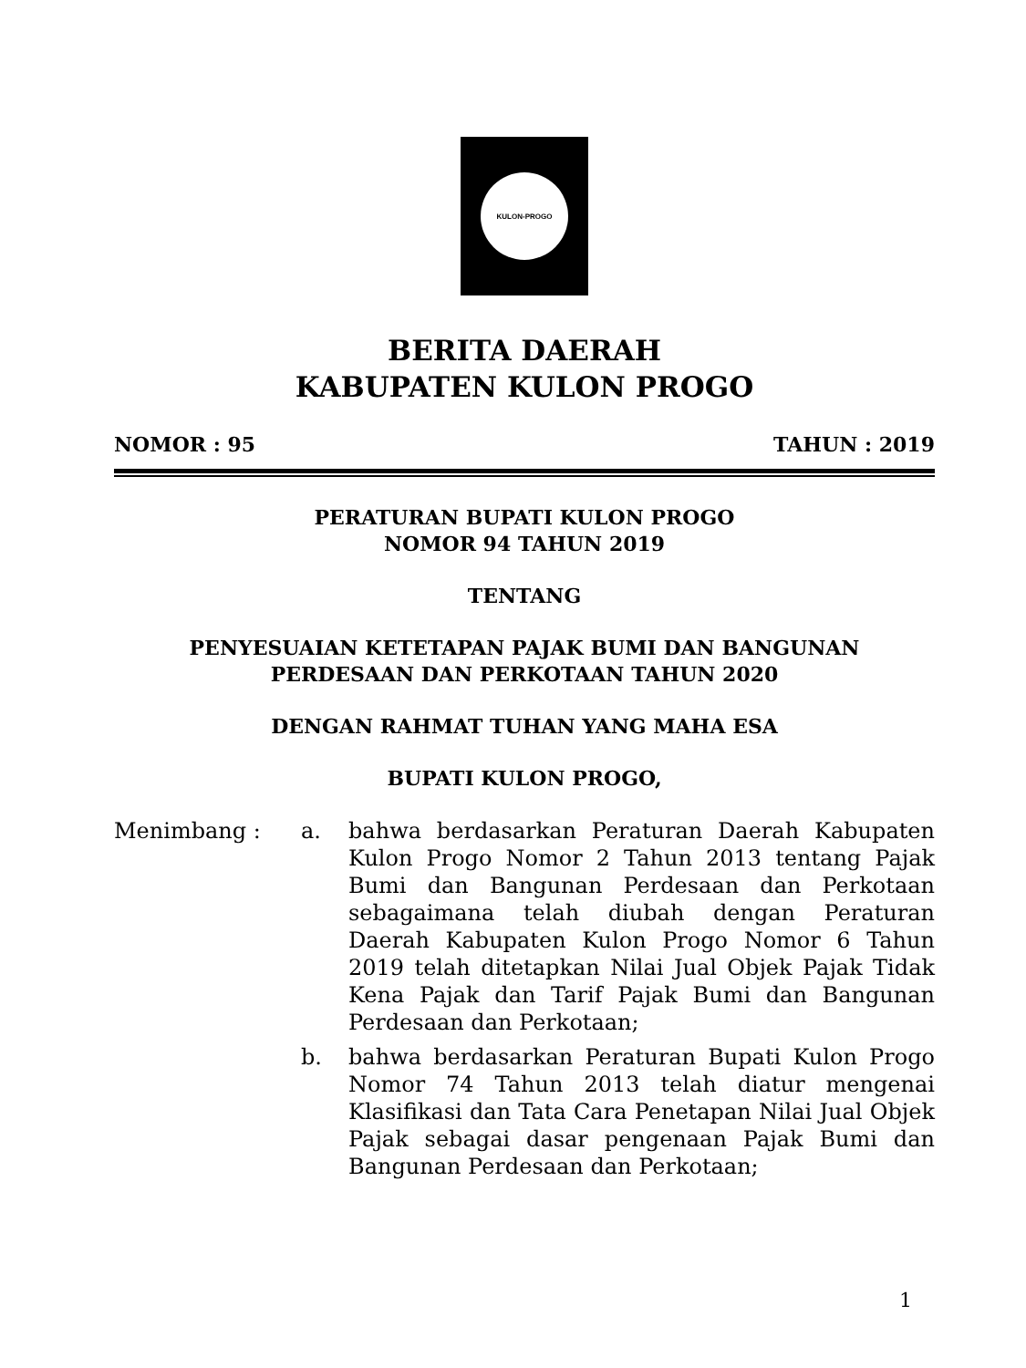KULON-PROGO
BERITA DAERAH
KABUPATEN KULON PROGO
NOMOR : 95 TAHUN : 2019
PERATURAN BUPATI KULON PROGO
NOMOR 94 TAHUN 2019
TENTANG
PENYESUAIAN KETETAPAN PAJAK BUMI DAN BANGUNAN
PERDESAAN DAN PERKOTAAN TAHUN 2020
DENGAN RAHMAT TUHAN YANG MAHA ESA
BUPATI KULON PROGO,
Menimbang : a. bahwa berdasarkan Peraturan Daerah Kabupaten Kulon Progo Nomor 2 Tahun 2013 tentang Pajak Bumi dan Bangunan Perdesaan dan Perkotaan sebagaimana telah diubah dengan Peraturan Daerah Kabupaten Kulon Progo Nomor 6 Tahun 2019 telah ditetapkan Nilai Jual Objek Pajak Tidak Kena Pajak dan Tarif Pajak Bumi dan Bangunan Perdesaan dan Perkotaan;
b. bahwa berdasarkan Peraturan Bupati Kulon Progo Nomor 74 Tahun 2013 telah diatur mengenai Klasifikasi dan Tata Cara Penetapan Nilai Jual Objek Pajak sebagai dasar pengenaan Pajak Bumi dan Bangunan Perdesaan dan Perkotaan;
1